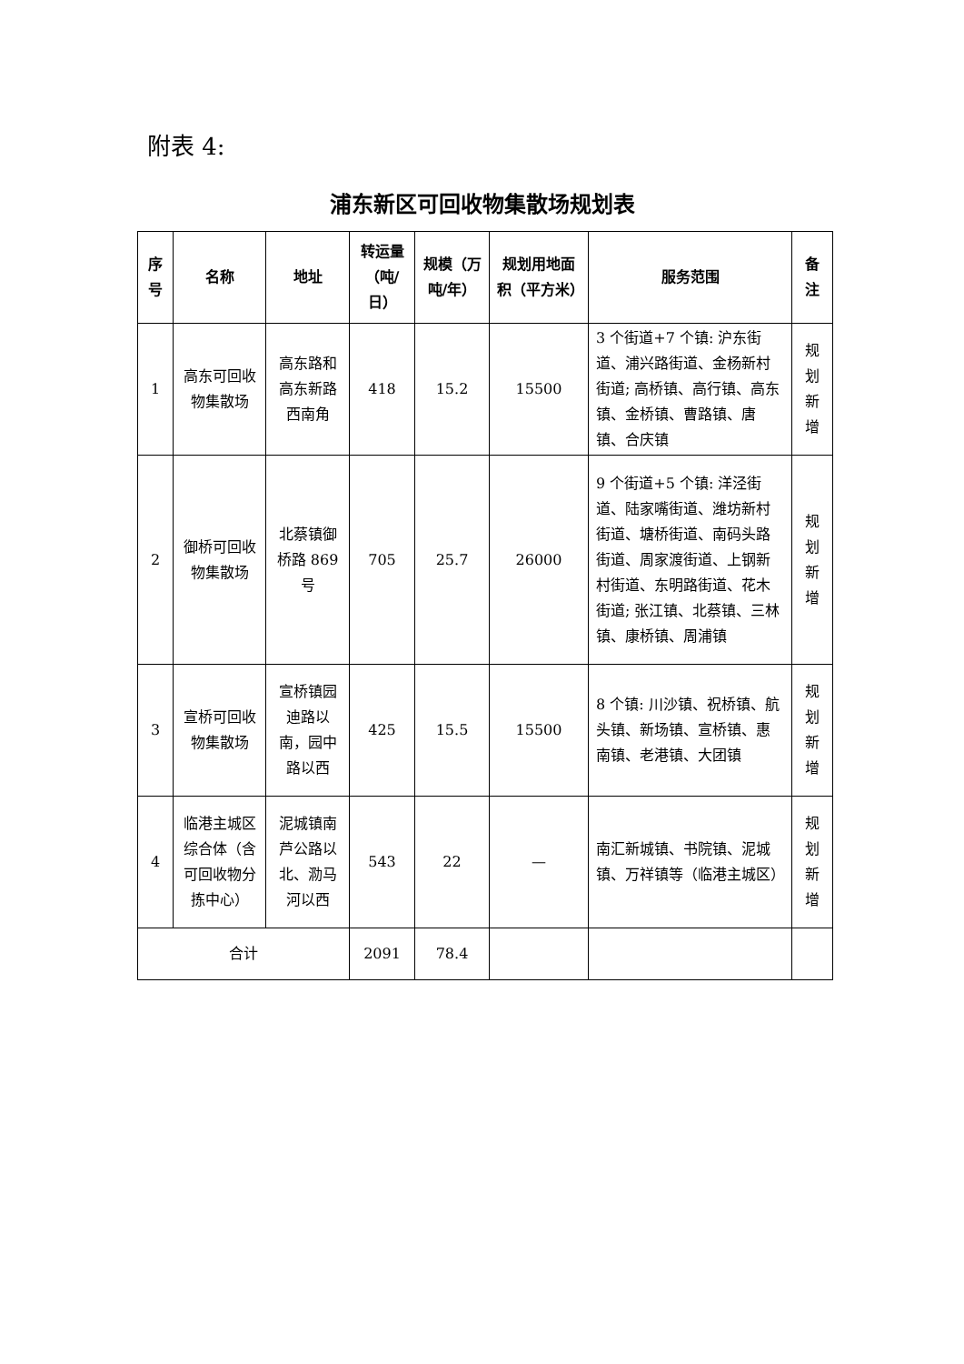附表 4:
浦东新区可回收物集散场规划表
| 序号 | 名称 | 地址 | 转运量（吨/日） | 规模（万吨/年） | 规划用地面积（平方米） | 服务范围 | 备注 |
| --- | --- | --- | --- | --- | --- | --- | --- |
| 1 | 高东可回收物集散场 | 高东路和高东新路西南角 | 418 | 15.2 | 15500 | 3 个街道+7 个镇: 沪东街道、浦兴路街道、金杨新村街道; 高桥镇、高行镇、高东镇、金桥镇、曹路镇、唐镇、合庆镇 | 规划新增 |
| 2 | 御桥可回收物集散场 | 北蔡镇御桥路 869 号 | 705 | 25.7 | 26000 | 9 个街道+5 个镇: 洋泾街道、陆家嘴街道、潍坊新村街道、塘桥街道、南码头路街道、周家渡街道、上钢新村街道、东明路街道、花木街道; 张江镇、北蔡镇、三林镇、康桥镇、周浦镇 | 规划新增 |
| 3 | 宣桥可回收物集散场 | 宣桥镇园迪路以南，园中路以西 | 425 | 15.5 | 15500 | 8 个镇: 川沙镇、祝桥镇、航头镇、新场镇、宣桥镇、惠南镇、老港镇、大团镇 | 规划新增 |
| 4 | 临港主城区综合体（含可回收物分拣中心） | 泥城镇南芦公路以北、泐马河以西 | 543 | 22 | — | 南汇新城镇、书院镇、泥城镇、万祥镇等（临港主城区） | 规划新增 |
| 合计 | | | 2091 | 78.4 | | | |